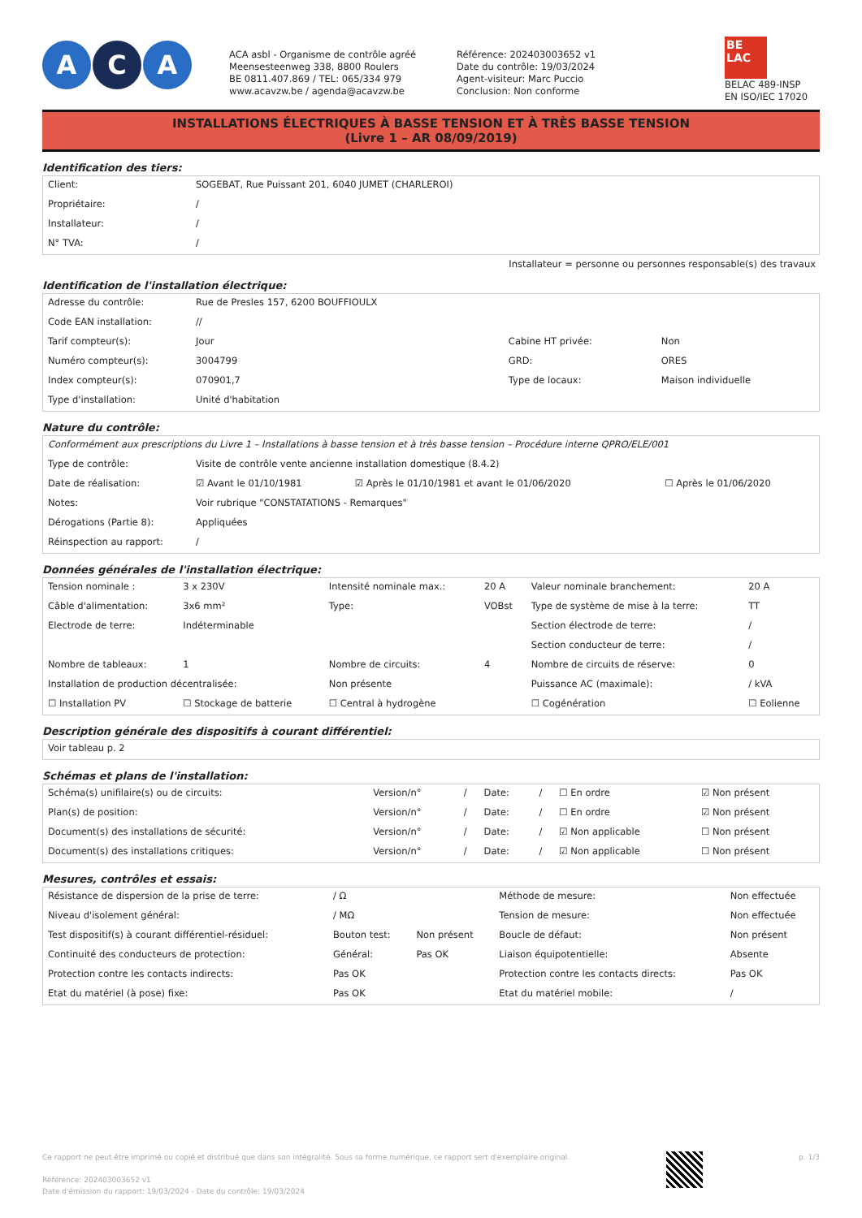A C A
ACA asbl - Organisme de contrôle agréé
Meensesteenweg 338, 8800 Roulers
BE 0811.407.869 / TEL: 065/334 979
www.acavzw.be / agenda@acavzw.be
Référence: 202403003652 v1
Date du contrôle: 19/03/2024
Agent-visiteur: Marc Puccio
Conclusion: Non conforme
BE
LAC
BELAC 489-INSP
EN ISO/IEC 17020
INSTALLATIONS ÉLECTRIQUES À BASSE TENSION ET À TRÈS BASSE TENSION
(Livre 1 – AR 08/09/2019)
Identification des tiers:
| Client: | SOGEBAT, Rue Puissant 201, 6040 JUMET (CHARLEROI) |
| Propriétaire: | / |
| Installateur: | / |
| N° TVA: | / |
Installateur = personne ou personnes responsable(s) des travaux
Identification de l'installation électrique:
| Adresse du contrôle: | Rue de Presles 157, 6200 BOUFFIOULX | | |
| Code EAN installation: | // | | |
| Tarif compteur(s): | Jour | Cabine HT privée: | Non |
| Numéro compteur(s): | 3004799 | GRD: | ORES |
| Index compteur(s): | 070901,7 | Type de locaux: | Maison individuelle |
| Type d'installation: | Unité d'habitation | | |
Nature du contrôle:
| Conformément aux prescriptions du Livre 1 – Installations à basse tension et à très basse tension – Procédure interne QPRO/ELE/001 | | | |
| Type de contrôle: | Visite de contrôle vente ancienne installation domestique (8.4.2) | | |
| Date de réalisation: | ☑ Avant le 01/10/1981 | ☑ Après le 01/10/1981 et avant le 01/06/2020 | ☐ Après le 01/06/2020 |
| Notes: | Voir rubrique "CONSTATATIONS - Remarques" | | |
| Dérogations (Partie 8): | Appliquées | | |
| Réinspection au rapport: | / | | |
Données générales de l'installation électrique:
| Tension nominale : | 3 x 230V | Intensité nominale max.: | 20 A | Valeur nominale branchement: | 20 A |
| Câble d'alimentation: | 3x6 mm² | Type: | VOBst | Type de système de mise à la terre: | TT |
| Electrode de terre: | Indéterminable | | | Section électrode de terre: | / |
| | | | | Section conducteur de terre: | / |
| Nombre de tableaux: | 1 | Nombre de circuits: | 4 | Nombre de circuits de réserve: | 0 |
| Installation de production décentralisée: | | Non présente | | Puissance AC (maximale): | / kVA |
| ☐ Installation PV | ☐ Stockage de batterie | ☐ Central à hydrogène | | ☐ Cogénération | ☐ Eolienne |
Description générale des dispositifs à courant différentiel:
| Voir tableau p. 2 |
Schémas et plans de l'installation:
| Schéma(s) unifilaire(s) ou de circuits: | Version/n° | / | Date: | / | ☐ En ordre | ☑ Non présent |
| Plan(s) de position: | Version/n° | / | Date: | / | ☐ En ordre | ☑ Non présent |
| Document(s) des installations de sécurité: | Version/n° | / | Date: | / | ☑ Non applicable | ☐ Non présent |
| Document(s) des installations critiques: | Version/n° | / | Date: | / | ☑ Non applicable | ☐ Non présent |
Mesures, contrôles et essais:
| Résistance de dispersion de la prise de terre: | / Ω | | Méthode de mesure: | Non effectuée |
| Niveau d'isolement général: | / MΩ | | Tension de mesure: | Non effectuée |
| Test dispositif(s) à courant différentiel-résiduel: | Bouton test: | Non présent | Boucle de défaut: | Non présent |
| Continuité des conducteurs de protection: | Général: | Pas OK | Liaison équipotentielle: | Absente |
| Protection contre les contacts indirects: | Pas OK | | Protection contre les contacts directs: | Pas OK |
| Etat du matériel (à pose) fixe: | Pas OK | | Etat du matériel mobile: | / |
Ce rapport ne peut être imprimé ou copié et distribué que dans son intégralité. Sous sa forme numérique, ce rapport sert d'exemplaire original.
Référence: 202403003652 v1
Date d'émission du rapport: 19/03/2024 - Date du contrôle: 19/03/2024
p. 1/3